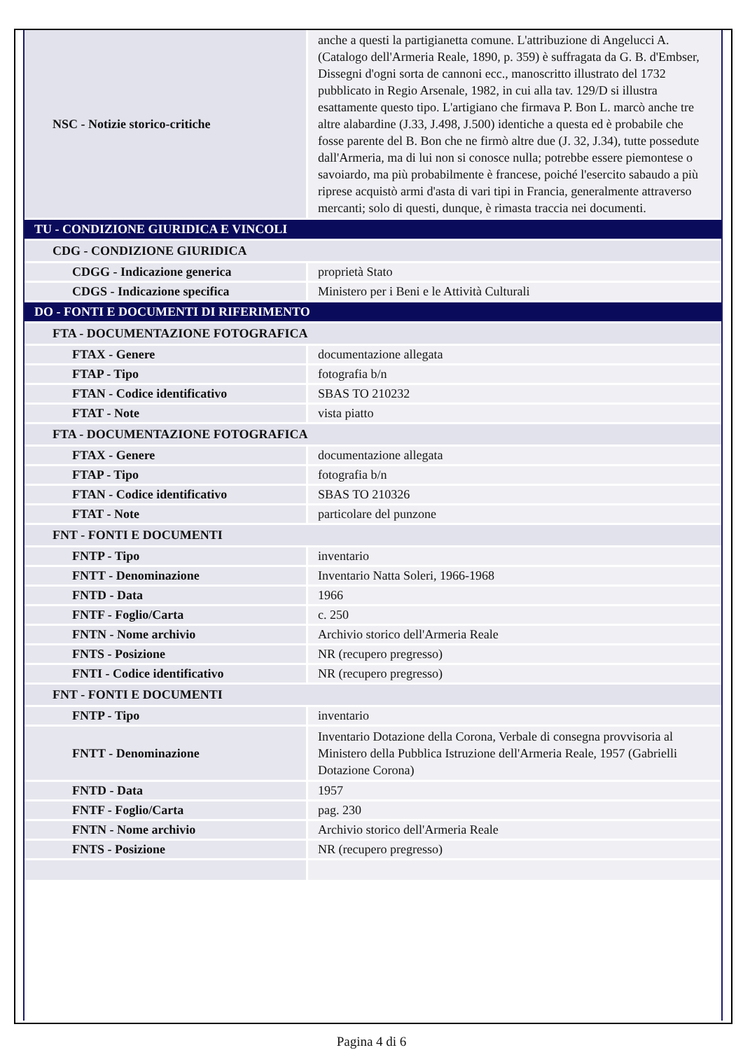| NSC - Notizie storico-critiche | anche a questi la partigianetta comune. L'attribuzione di Angelucci A. (Catalogo dell'Armeria Reale, 1890, p. 359) è suffragata da G. B. d'Embser, Dissegni d'ogni sorta de cannoni ecc., manoscritto illustrato del 1732 pubblicato in Regio Arsenale, 1982, in cui alla tav. 129/D si illustra esattamente questo tipo. L'artigiano che firmava P. Bon L. marcò anche tre altre alabardine (J.33, J.498, J.500) identiche a questa ed è probabile che fosse parente del B. Bon che ne firmò altre due (J. 32, J.34), tutte possedute dall'Armeria, ma di lui non si conosce nulla; potrebbe essere piemontese o savoiardo, ma più probabilmente è francese, poiché l'esercito sabaudo a più riprese acquistò armi d'asta di vari tipi in Francia, generalmente attraverso mercanti; solo di questi, dunque, è rimasta traccia nei documenti. |
| TU - CONDIZIONE GIURIDICA E VINCOLI | |
| CDG - CONDIZIONE GIURIDICA | |
| CDGG - Indicazione generica | proprietà Stato |
| CDGS - Indicazione specifica | Ministero per i Beni e le Attività Culturali |
| DO - FONTI E DOCUMENTI DI RIFERIMENTO | |
| FTA - DOCUMENTAZIONE FOTOGRAFICA | |
| FTAX - Genere | documentazione allegata |
| FTAP - Tipo | fotografia b/n |
| FTAN - Codice identificativo | SBAS TO 210232 |
| FTAT - Note | vista piatto |
| FTA - DOCUMENTAZIONE FOTOGRAFICA | |
| FTAX - Genere | documentazione allegata |
| FTAP - Tipo | fotografia b/n |
| FTAN - Codice identificativo | SBAS TO 210326 |
| FTAT - Note | particolare del punzone |
| FNT - FONTI E DOCUMENTI | |
| FNTP - Tipo | inventario |
| FNTT - Denominazione | Inventario Natta Soleri, 1966-1968 |
| FNTD - Data | 1966 |
| FNTF - Foglio/Carta | c. 250 |
| FNTN - Nome archivio | Archivio storico dell'Armeria Reale |
| FNTS - Posizione | NR (recupero pregresso) |
| FNTI - Codice identificativo | NR (recupero pregresso) |
| FNT - FONTI E DOCUMENTI | |
| FNTP - Tipo | inventario |
| FNTT - Denominazione | Inventario Dotazione della Corona, Verbale di consegna provvisoria al Ministero della Pubblica Istruzione dell'Armeria Reale, 1957 (Gabrielli Dotazione Corona) |
| FNTD - Data | 1957 |
| FNTF - Foglio/Carta | pag. 230 |
| FNTN - Nome archivio | Archivio storico dell'Armeria Reale |
| FNTS - Posizione | NR (recupero pregresso) |
Pagina 4 di 6